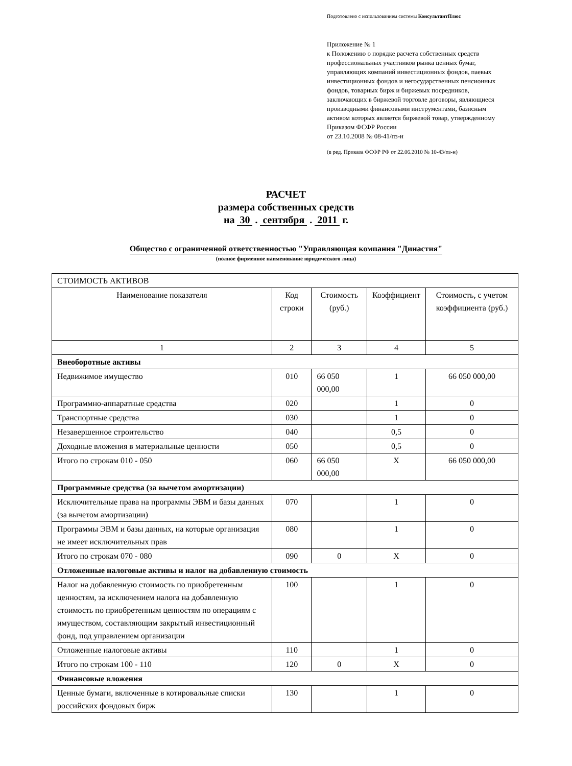Подготовлено с использованием системы КонсультантПлюс
Приложение № 1
к Положению о порядке расчета собственных средств профессиональных участников рынка ценных бумаг, управляющих компаний инвестиционных фондов, паевых инвестиционных фондов и негосударственных пенсионных фондов, товарных бирж и биржевых посредников, заключающих в биржевой торговле договоры, являющиеся производными финансовыми инструментами, базисным активом которых является биржевой товар, утвержденному Приказом ФСФР России
от 23.10.2008 № 08-41/пз-н
(в ред. Приказа ФСФР РФ от 22.06.2010 № 10-43/пз-н)
РАСЧЕТ
размера собственных средств
на 30 . сентября . 2011 г.
Общество с ограниченной ответственностью "Управляющая компания "Династия"
(полное фирменное наименование юридического лица)
| СТОИМОСТЬ АКТИВОВ | | | | |
| Наименование показателя | Код строки | Стоимость (руб.) | Коэффициент | Стоимость, с учетом коэффициента (руб.) |
| 1 | 2 | 3 | 4 | 5 |
| Внеоборотные активы | | | | |
| Недвижимое имущество | 010 | 66 050 000,00 | 1 | 66 050 000,00 |
| Программно-аппаратные средства | 020 | | 1 | 0 |
| Транспортные средства | 030 | | 1 | 0 |
| Незавершенное строительство | 040 | | 0,5 | 0 |
| Доходные вложения в материальные ценности | 050 | | 0,5 | 0 |
| Итого по строкам 010 - 050 | 060 | 66 050 000,00 | X | 66 050 000,00 |
| Программные средства (за вычетом амортизации) | | | | |
| Исключительные права на программы ЭВМ и базы данных (за вычетом амортизации) | 070 | | 1 | 0 |
| Программы ЭВМ и базы данных, на которые организация не имеет исключительных прав | 080 | | 1 | 0 |
| Итого по строкам 070 - 080 | 090 | 0 | X | 0 |
| Отложенные налоговые активы и налог на добавленную стоимость | | | | |
| Налог на добавленную стоимость по приобретенным ценностям, за исключением налога на добавленную стоимость по приобретенным ценностям по операциям с имуществом, составляющим закрытый инвестиционный фонд, под управлением организации | 100 | | 1 | 0 |
| Отложенные налоговые активы | 110 | | 1 | 0 |
| Итого по строкам 100 - 110 | 120 | 0 | X | 0 |
| Финансовые вложения | | | | |
| Ценные бумаги, включенные в котировальные списки российских фондовых бирж | 130 | | 1 | 0 |